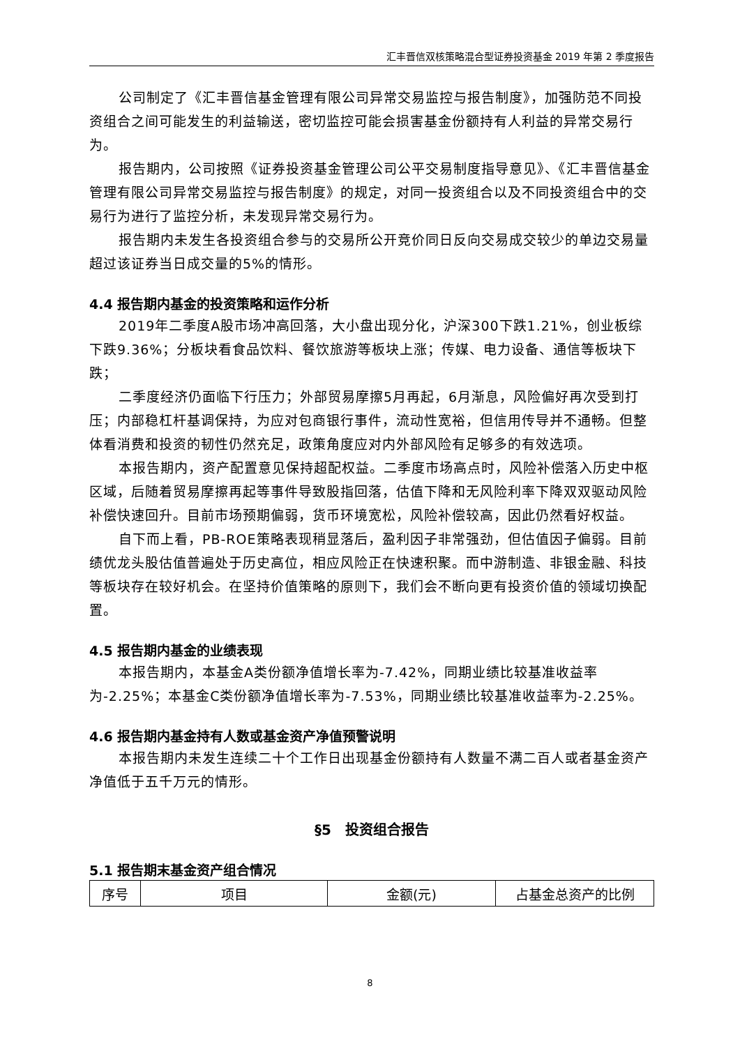汇丰晋信双核策略混合型证券投资基金 2019 年第 2 季度报告
公司制定了《汇丰晋信基金管理有限公司异常交易监控与报告制度》，加强防范不同投资组合之间可能发生的利益输送，密切监控可能会损害基金份额持有人利益的异常交易行为。
报告期内，公司按照《证券投资基金管理公司公平交易制度指导意见》、《汇丰晋信基金管理有限公司异常交易监控与报告制度》的规定，对同一投资组合以及不同投资组合中的交易行为进行了监控分析，未发现异常交易行为。
报告期内未发生各投资组合参与的交易所公开竞价同日反向交易成交较少的单边交易量超过该证券当日成交量的5%的情形。
4.4 报告期内基金的投资策略和运作分析
2019年二季度A股市场冲高回落，大小盘出现分化，沪深300下跌1.21%，创业板综下跌9.36%；分板块看食品饮料、餐饮旅游等板块上涨；传媒、电力设备、通信等板块下跌；
二季度经济仍面临下行压力；外部贸易摩擦5月再起，6月渐息，风险偏好再次受到打压；内部稳杠杆基调保持，为应对包商银行事件，流动性宽裕，但信用传导并不通畅。但整体看消费和投资的韧性仍然充足，政策角度应对内外部风险有足够多的有效选项。
本报告期内，资产配置意见保持超配权益。二季度市场高点时，风险补偿落入历史中枢区域，后随着贸易摩擦再起等事件导致股指回落，估值下降和无风险利率下降双双驱动风险补偿快速回升。目前市场预期偏弱，货币环境宽松，风险补偿较高，因此仍然看好权益。
自下而上看，PB-ROE策略表现稍显落后，盈利因子非常强劲，但估值因子偏弱。目前绩优龙头股估值普遍处于历史高位，相应风险正在快速积聚。而中游制造、非银金融、科技等板块存在较好机会。在坚持价值策略的原则下，我们会不断向更有投资价值的领域切换配置。
4.5 报告期内基金的业绩表现
本报告期内，本基金A类份额净值增长率为-7.42%，同期业绩比较基准收益率为-2.25%；本基金C类份额净值增长率为-7.53%，同期业绩比较基准收益率为-2.25%。
4.6 报告期内基金持有人数或基金资产净值预警说明
本报告期内未发生连续二十个工作日出现基金份额持有人数量不满二百人或者基金资产净值低于五千万元的情形。
§5　投资组合报告
5.1 报告期末基金资产组合情况
| 序号 | 项目 | 金额(元) | 占基金总资产的比例 |
8